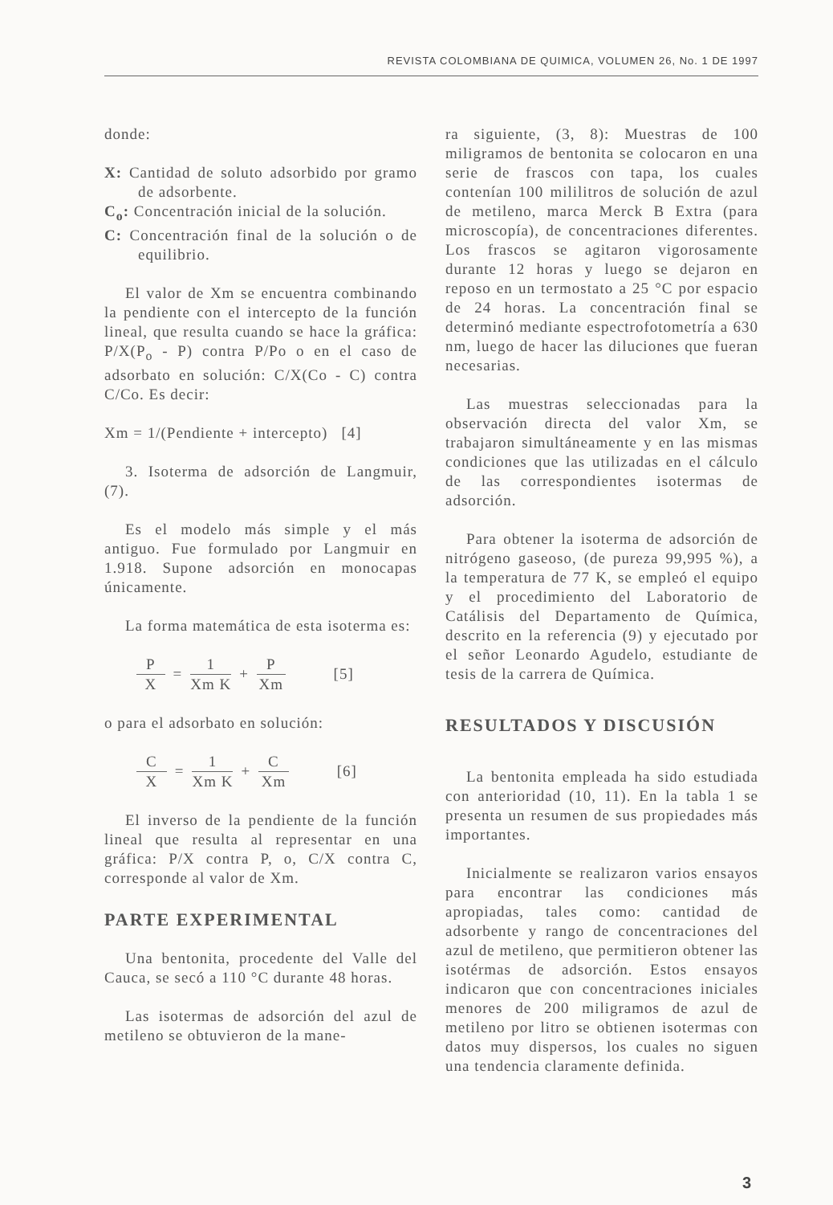REVISTA COLOMBIANA DE QUIMICA, VOLUMEN 26, No. 1 DE 1997
donde:
X: Cantidad de soluto adsorbido por gramo de adsorbente.
C<sub>o</sub>: Concentración inicial de la solución.
C: Concentración final de la solución o de equilibrio.
El valor de Xm se encuentra combinando la pendiente con el intercepto de la función lineal, que resulta cuando se hace la gráfica: P/X(P<sub>o</sub> - P) contra P/Po o en el caso de adsorbato en solución: C/X(Co - C) contra C/Co. Es decir:
Xm = 1/(Pendiente + intercepto) [4]
3. Isoterma de adsorción de Langmuir, (7).
Es el modelo más simple y el más antiguo. Fue formulado por Langmuir en 1.918. Supone adsorción en monocapas únicamente.
La forma matemática de esta isoterma es:
P X = 1 Xm K + P Xm [5]
o para el adsorbato en solución:
C X = 1 Xm K + C Xm [6]
El inverso de la pendiente de la función lineal que resulta al representar en una gráfica: P/X contra P, o, C/X contra C, corresponde al valor de Xm.
PARTE EXPERIMENTAL
Una bentonita, procedente del Valle del Cauca, se secó a 110 °C durante 48 horas.
Las isotermas de adsorción del azul de metileno se obtuvieron de la mane-
ra siguiente, (3, 8): Muestras de 100 miligramos de bentonita se colocaron en una serie de frascos con tapa, los cuales contenían 100 mililitros de solución de azul de metileno, marca Merck B Extra (para microscopía), de concentraciones diferentes. Los frascos se agitaron vigorosamente durante 12 horas y luego se dejaron en reposo en un termostato a 25 °C por espacio de 24 horas. La concentración final se determinó mediante espectrofotometría a 630 nm, luego de hacer las diluciones que fueran necesarias.
Las muestras seleccionadas para la observación directa del valor Xm, se trabajaron simultáneamente y en las mismas condiciones que las utilizadas en el cálculo de las correspondientes isotermas de adsorción.
Para obtener la isoterma de adsorción de nitrógeno gaseoso, (de pureza 99,995 %), a la temperatura de 77 K, se empleó el equipo y el procedimiento del Laboratorio de Catálisis del Departamento de Química, descrito en la referencia (9) y ejecutado por el señor Leonardo Agudelo, estudiante de tesis de la carrera de Química.
RESULTADOS Y DISCUSIÓN
La bentonita empleada ha sido estudiada con anterioridad (10, 11). En la tabla 1 se presenta un resumen de sus propiedades más importantes.
Inicialmente se realizaron varios ensayos para encontrar las condiciones más apropiadas, tales como: cantidad de adsorbente y rango de concentraciones del azul de metileno, que permitieron obtener las isotérmas de adsorción. Estos ensayos indicaron que con concentraciones iniciales menores de 200 miligramos de azul de metileno por litro se obtienen isotermas con datos muy dispersos, los cuales no siguen una tendencia claramente definida.
3